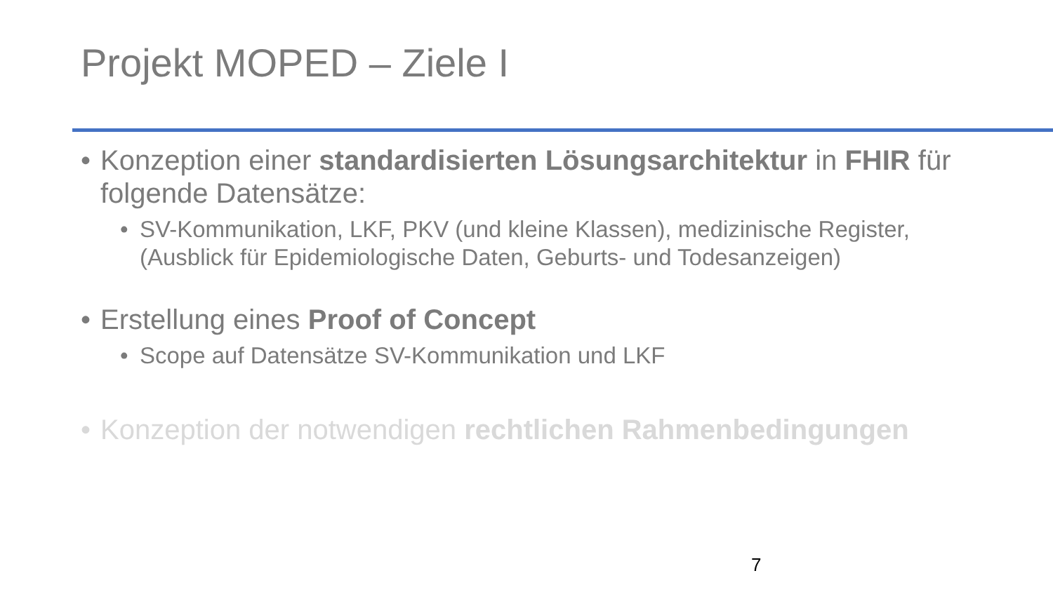Projekt MOPED – Ziele I
• Konzeption einer standardisierten Lösungsarchitektur in FHIR für folgende Datensätze:
• SV-Kommunikation, LKF, PKV (und kleine Klassen), medizinische Register, (Ausblick für Epidemiologische Daten, Geburts- und Todesanzeigen)
• Erstellung eines Proof of Concept
• Scope auf Datensätze SV-Kommunikation und LKF
• Konzeption der notwendigen rechtlichen Rahmenbedingungen
7